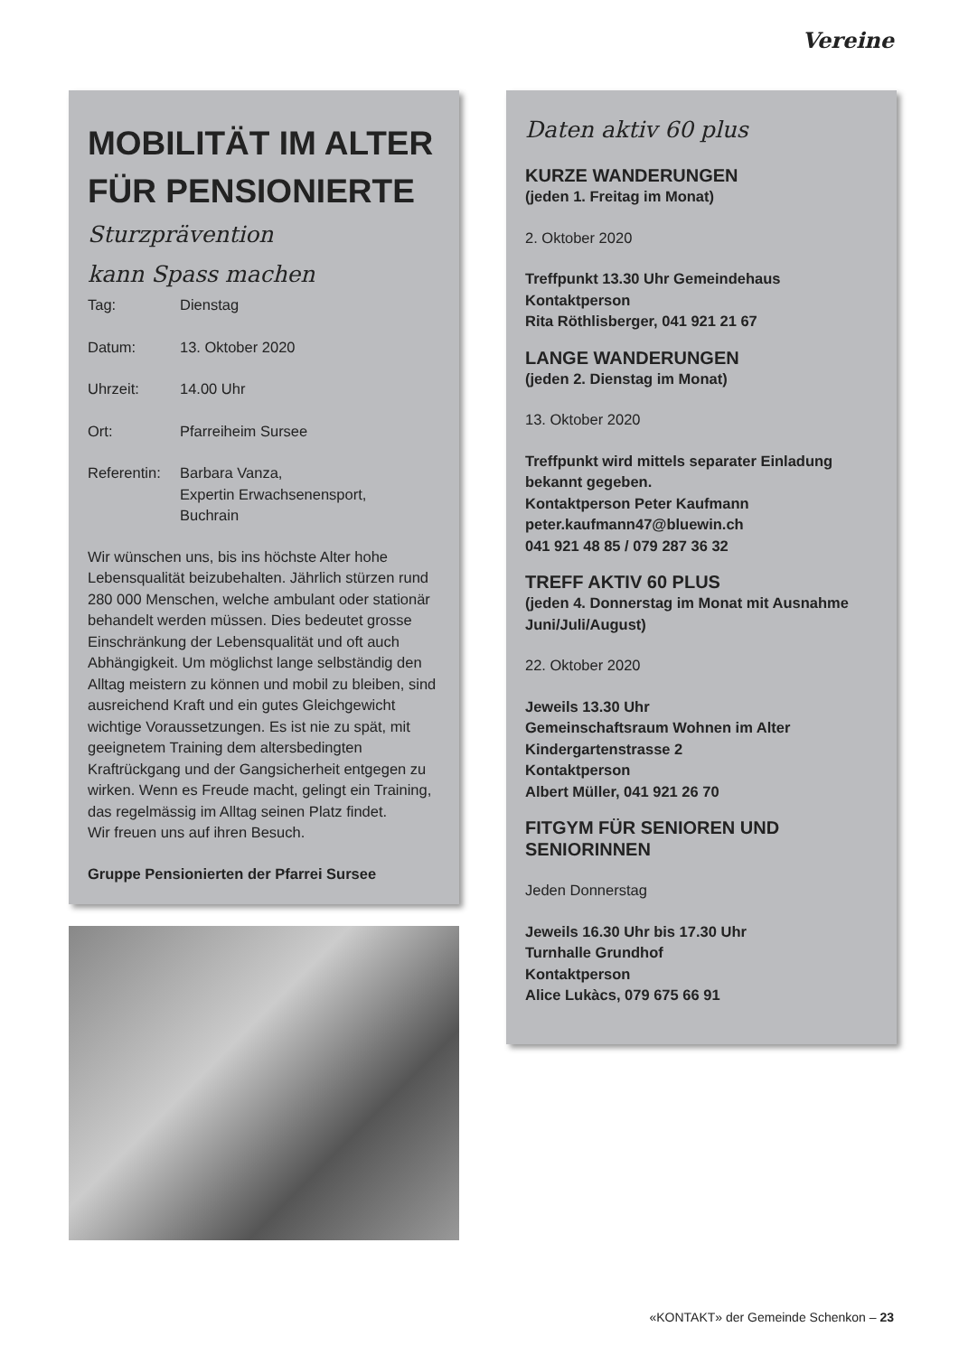Vereine
MOBILITÄT IM ALTER FÜR PENSIONIERTE
Sturzprävention
kann Spass machen
Tag: Dienstag
Datum: 13. Oktober 2020
Uhrzeit: 14.00 Uhr
Ort: Pfarreiheim Sursee
Referentin: Barbara Vanza,
Expertin Erwachsenensport,
Buchrain
Wir wünschen uns, bis ins höchste Alter hohe Lebensqualität beizubehalten. Jährlich stürzen rund 280 000 Menschen, welche ambulant oder stationär behandelt werden müssen. Dies bedeutet grosse Einschränkung der Lebensqualität und oft auch Abhängigkeit. Um möglichst lange selbständig den Alltag meistern zu können und mobil zu bleiben, sind ausreichend Kraft und ein gutes Gleichgewicht wichtige Voraussetzungen. Es ist nie zu spät, mit geeignetem Training dem altersbedingten Kraftrückgang und der Gangsicherheit entgegen zu wirken. Wenn es Freude macht, gelingt ein Training, das regelmässig im Alltag seinen Platz findet.
Wir freuen uns auf ihren Besuch.
Gruppe Pensionierten der Pfarrei Sursee
Daten aktiv 60 plus
KURZE WANDERUNGEN
(jeden 1. Freitag im Monat)
2. Oktober 2020
Treffpunkt 13.30 Uhr Gemeindehaus
Kontaktperson
Rita Röthlisberger, 041 921 21 67
LANGE WANDERUNGEN
(jeden 2. Dienstag im Monat)
13. Oktober 2020
Treffpunkt wird mittels separater Einladung bekannt gegeben.
Kontaktperson Peter Kaufmann
peter.kaufmann47@bluewin.ch
041 921 48 85 / 079 287 36 32
TREFF AKTIV 60 PLUS
(jeden 4. Donnerstag im Monat mit Ausnahme Juni/Juli/August)
22. Oktober 2020
Jeweils 13.30 Uhr
Gemeinschaftsraum Wohnen im Alter
Kindergartenstrasse 2
Kontaktperson
Albert Müller, 041 921 26 70
FITGYM FÜR SENIOREN UND SENIORINNEN
Jeden Donnerstag
Jeweils 16.30 Uhr bis 17.30 Uhr
Turnhalle Grundhof
Kontaktperson
Alice Lukàcs, 079 675 66 91
«KONTAKT» der Gemeinde Schenkon – 23